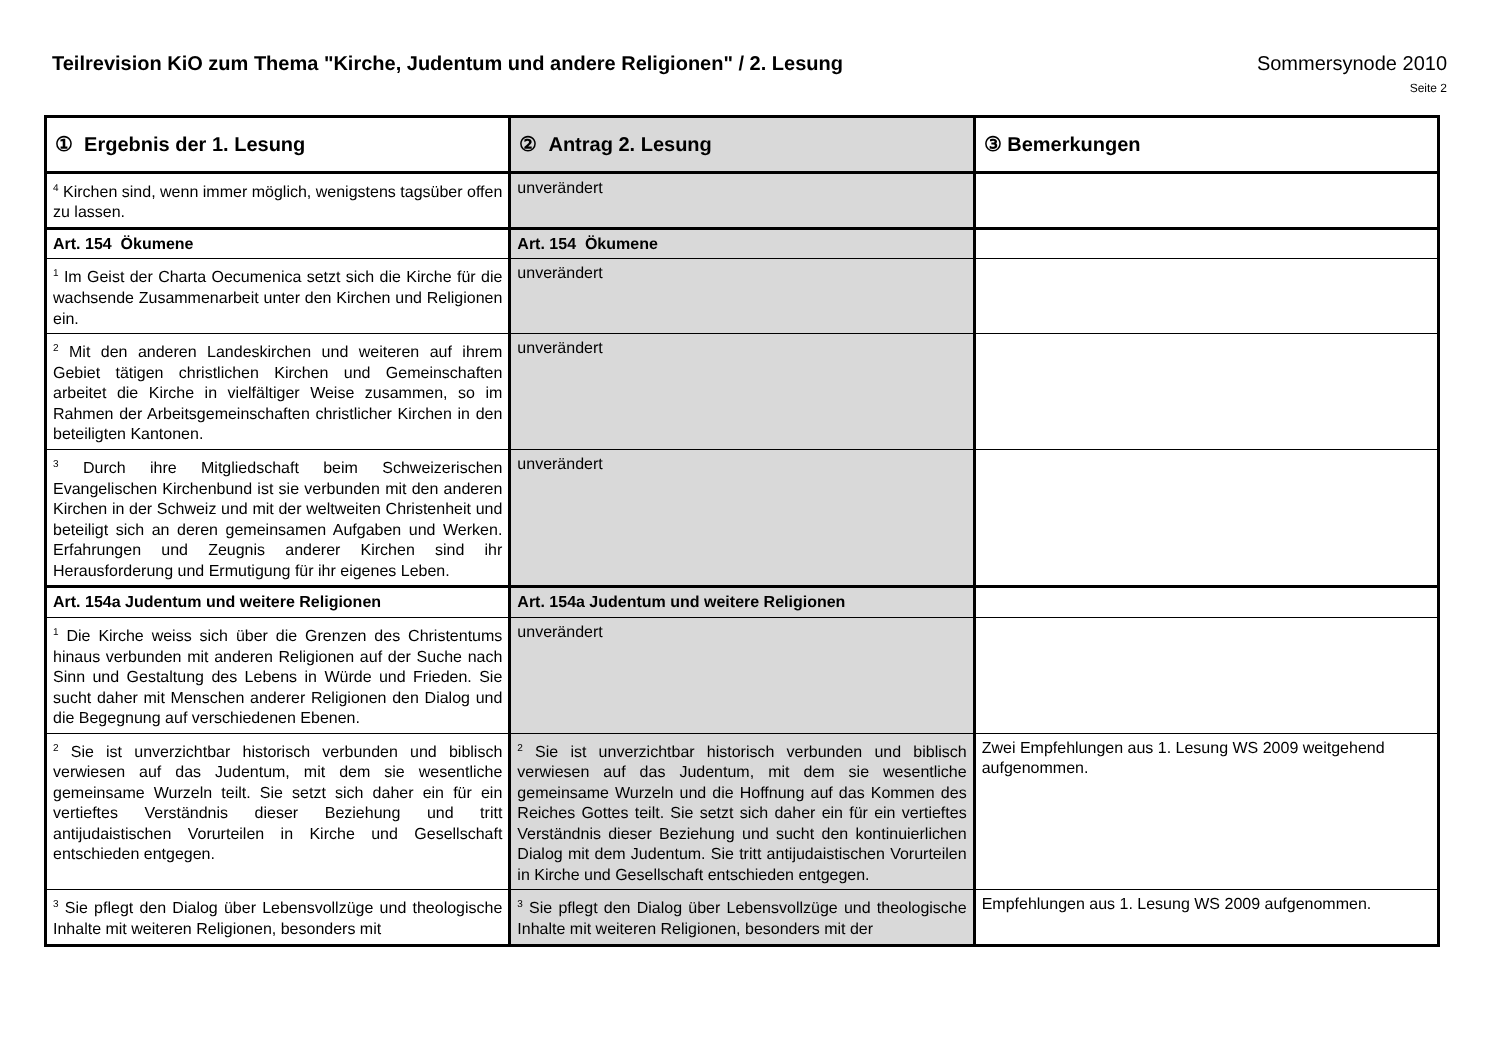Teilrevision KiO zum Thema "Kirche, Judentum und andere Religionen" / 2. Lesung Sommersynode 2010
Seite 2
| ① Ergebnis der 1. Lesung | ② Antrag 2. Lesung | ③ Bemerkungen |
| --- | --- | --- |
| <sup>4</sup> Kirchen sind, wenn immer möglich, wenigstens tagsüber offen zu lassen. | unverändert | |
| Art. 154 Ökumene | Art. 154 Ökumene | |
| <sup>1</sup> Im Geist der Charta Oecumenica setzt sich die Kirche für die wachsende Zusammenarbeit unter den Kirchen und Religionen ein. | unverändert | |
| <sup>2</sup> Mit den anderen Landeskirchen und weiteren auf ihrem Gebiet tätigen christlichen Kirchen und Gemeinschaften arbeitet die Kirche in vielfältiger Weise zusammen, so im Rahmen der Arbeitsgemeinschaften christlicher Kirchen in den beteiligten Kantonen. | unverändert | |
| <sup>3</sup> Durch ihre Mitgliedschaft beim Schweizerischen Evangelischen Kirchenbund ist sie verbunden mit den anderen Kirchen in der Schweiz und mit der weltweiten Christenheit und beteiligt sich an deren gemeinsamen Aufgaben und Werken. Erfahrungen und Zeugnis anderer Kirchen sind ihr Herausforderung und Ermutigung für ihr eigenes Leben. | unverändert | |
| Art. 154a Judentum und weitere Religionen | Art. 154a Judentum und weitere Religionen | |
| <sup>1</sup> Die Kirche weiss sich über die Grenzen des Christentums hinaus verbunden mit anderen Religionen auf der Suche nach Sinn und Gestaltung des Lebens in Würde und Frieden. Sie sucht daher mit Menschen anderer Religionen den Dialog und die Begegnung auf verschiedenen Ebenen. | unverändert | |
| <sup>2</sup> Sie ist unverzichtbar historisch verbunden und biblisch verwiesen auf das Judentum, mit dem sie wesentliche gemeinsame Wurzeln teilt. Sie setzt sich daher ein für ein vertieftes Verständnis dieser Beziehung und tritt antijudaistischen Vorurteilen in Kirche und Gesellschaft entschieden entgegen. | <sup>2</sup> Sie ist unverzichtbar historisch verbunden und biblisch verwiesen auf das Judentum, mit dem sie wesentliche gemeinsame Wurzeln und die Hoffnung auf das Kommen des Reiches Gottes teilt. Sie setzt sich daher ein für ein vertieftes Verständnis dieser Beziehung und sucht den kontinuierlichen Dialog mit dem Judentum. Sie tritt antijudaistischen Vorurteilen in Kirche und Gesellschaft entschieden entgegen. | Zwei Empfehlungen aus 1. Lesung WS 2009 weitgehend aufgenommen. |
| <sup>3</sup> Sie pflegt den Dialog über Lebensvollzüge und theologische Inhalte mit weiteren Religionen, besonders mit | <sup>3</sup> Sie pflegt den Dialog über Lebensvollzüge und theologische Inhalte mit weiteren Religionen, besonders mit der | Empfehlungen aus 1. Lesung WS 2009 aufgenommen. |